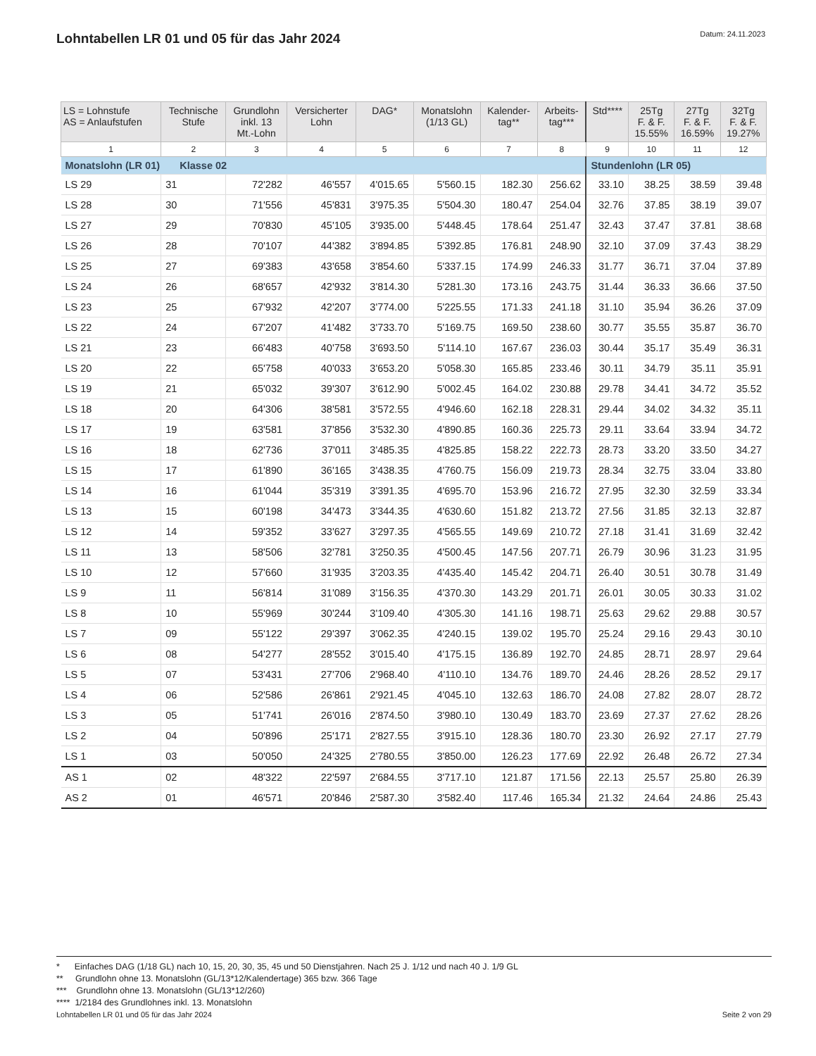Lohntabellen LR 01 und 05 für das Jahr 2024
Datum: 24.11.2023
| LS = Lohnstufe AS = Anlaufstufen | Technische Stufe | Grundlohn inkl. 13 Mt.-Lohn | Versicherter Lohn | DAG* | Monatslohn (1/13 GL) | Kalender- tag** | Arbeits- tag*** | Std**** | 25Tg F. & F. 15.55% | 27Tg F. & F. 16.59% | 32Tg F. & F. 19.27% |
| --- | --- | --- | --- | --- | --- | --- | --- | --- | --- | --- | --- |
| 1 | 2 | 3 | 4 | 5 | 6 | 7 | 8 | 9 | 10 | 11 | 12 |
| Monatslohn (LR 01) Klasse 02 | | | | | | | | Stundenlohn (LR 05) | | | |
| LS 29 | 31 | 72'282 | 46'557 | 4'015.65 | 5'560.15 | 182.30 | 256.62 | 33.10 | 38.25 | 38.59 | 39.48 |
| LS 28 | 30 | 71'556 | 45'831 | 3'975.35 | 5'504.30 | 180.47 | 254.04 | 32.76 | 37.85 | 38.19 | 39.07 |
| LS 27 | 29 | 70'830 | 45'105 | 3'935.00 | 5'448.45 | 178.64 | 251.47 | 32.43 | 37.47 | 37.81 | 38.68 |
| LS 26 | 28 | 70'107 | 44'382 | 3'894.85 | 5'392.85 | 176.81 | 248.90 | 32.10 | 37.09 | 37.43 | 38.29 |
| LS 25 | 27 | 69'383 | 43'658 | 3'854.60 | 5'337.15 | 174.99 | 246.33 | 31.77 | 36.71 | 37.04 | 37.89 |
| LS 24 | 26 | 68'657 | 42'932 | 3'814.30 | 5'281.30 | 173.16 | 243.75 | 31.44 | 36.33 | 36.66 | 37.50 |
| LS 23 | 25 | 67'932 | 42'207 | 3'774.00 | 5'225.55 | 171.33 | 241.18 | 31.10 | 35.94 | 36.26 | 37.09 |
| LS 22 | 24 | 67'207 | 41'482 | 3'733.70 | 5'169.75 | 169.50 | 238.60 | 30.77 | 35.55 | 35.87 | 36.70 |
| LS 21 | 23 | 66'483 | 40'758 | 3'693.50 | 5'114.10 | 167.67 | 236.03 | 30.44 | 35.17 | 35.49 | 36.31 |
| LS 20 | 22 | 65'758 | 40'033 | 3'653.20 | 5'058.30 | 165.85 | 233.46 | 30.11 | 34.79 | 35.11 | 35.91 |
| LS 19 | 21 | 65'032 | 39'307 | 3'612.90 | 5'002.45 | 164.02 | 230.88 | 29.78 | 34.41 | 34.72 | 35.52 |
| LS 18 | 20 | 64'306 | 38'581 | 3'572.55 | 4'946.60 | 162.18 | 228.31 | 29.44 | 34.02 | 34.32 | 35.11 |
| LS 17 | 19 | 63'581 | 37'856 | 3'532.30 | 4'890.85 | 160.36 | 225.73 | 29.11 | 33.64 | 33.94 | 34.72 |
| LS 16 | 18 | 62'736 | 37'011 | 3'485.35 | 4'825.85 | 158.22 | 222.73 | 28.73 | 33.20 | 33.50 | 34.27 |
| LS 15 | 17 | 61'890 | 36'165 | 3'438.35 | 4'760.75 | 156.09 | 219.73 | 28.34 | 32.75 | 33.04 | 33.80 |
| LS 14 | 16 | 61'044 | 35'319 | 3'391.35 | 4'695.70 | 153.96 | 216.72 | 27.95 | 32.30 | 32.59 | 33.34 |
| LS 13 | 15 | 60'198 | 34'473 | 3'344.35 | 4'630.60 | 151.82 | 213.72 | 27.56 | 31.85 | 32.13 | 32.87 |
| LS 12 | 14 | 59'352 | 33'627 | 3'297.35 | 4'565.55 | 149.69 | 210.72 | 27.18 | 31.41 | 31.69 | 32.42 |
| LS 11 | 13 | 58'506 | 32'781 | 3'250.35 | 4'500.45 | 147.56 | 207.71 | 26.79 | 30.96 | 31.23 | 31.95 |
| LS 10 | 12 | 57'660 | 31'935 | 3'203.35 | 4'435.40 | 145.42 | 204.71 | 26.40 | 30.51 | 30.78 | 31.49 |
| LS 9 | 11 | 56'814 | 31'089 | 3'156.35 | 4'370.30 | 143.29 | 201.71 | 26.01 | 30.05 | 30.33 | 31.02 |
| LS 8 | 10 | 55'969 | 30'244 | 3'109.40 | 4'305.30 | 141.16 | 198.71 | 25.63 | 29.62 | 29.88 | 30.57 |
| LS 7 | 09 | 55'122 | 29'397 | 3'062.35 | 4'240.15 | 139.02 | 195.70 | 25.24 | 29.16 | 29.43 | 30.10 |
| LS 6 | 08 | 54'277 | 28'552 | 3'015.40 | 4'175.15 | 136.89 | 192.70 | 24.85 | 28.71 | 28.97 | 29.64 |
| LS 5 | 07 | 53'431 | 27'706 | 2'968.40 | 4'110.10 | 134.76 | 189.70 | 24.46 | 28.26 | 28.52 | 29.17 |
| LS 4 | 06 | 52'586 | 26'861 | 2'921.45 | 4'045.10 | 132.63 | 186.70 | 24.08 | 27.82 | 28.07 | 28.72 |
| LS 3 | 05 | 51'741 | 26'016 | 2'874.50 | 3'980.10 | 130.49 | 183.70 | 23.69 | 27.37 | 27.62 | 28.26 |
| LS 2 | 04 | 50'896 | 25'171 | 2'827.55 | 3'915.10 | 128.36 | 180.70 | 23.30 | 26.92 | 27.17 | 27.79 |
| LS 1 | 03 | 50'050 | 24'325 | 2'780.55 | 3'850.00 | 126.23 | 177.69 | 22.92 | 26.48 | 26.72 | 27.34 |
| AS 1 | 02 | 48'322 | 22'597 | 2'684.55 | 3'717.10 | 121.87 | 171.56 | 22.13 | 25.57 | 25.80 | 26.39 |
| AS 2 | 01 | 46'571 | 20'846 | 2'587.30 | 3'582.40 | 117.46 | 165.34 | 21.32 | 24.64 | 24.86 | 25.43 |
* Einfaches DAG (1/18 GL) nach 10, 15, 20, 30, 35, 45 und 50 Dienstjahren. Nach 25 J. 1/12 und nach 40 J. 1/9 GL
** Grundlohn ohne 13. Monatslohn (GL/13*12/Kalendertage) 365 bzw. 366 Tage
*** Grundlohn ohne 13. Monatslohn (GL/13*12/260)
**** 1/2184 des Grundlohnes inkl. 13. Monatslohn
Lohntabellen LR 01 und 05 für das Jahr 2024 Seite 2 von 29